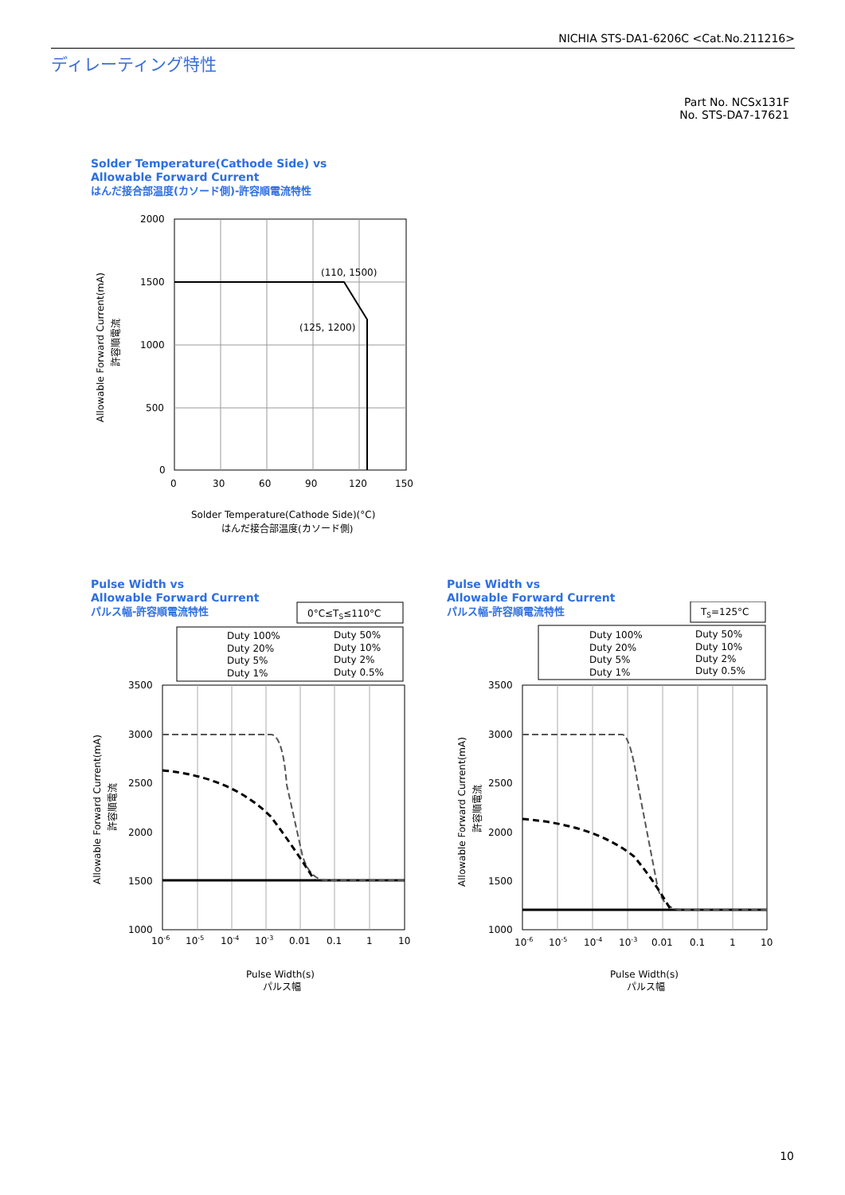NICHIA STS-DA1-6206C <Cat.No.211216>
ディレーティング特性
Part No. NCSx131F
No. STS-DA7-17621
Solder Temperature(Cathode Side) vs
Allowable Forward Current
はんだ接合部温度(カソード側)-許容順電流特性
(110, 1500)
(125, 1200)
2000
1500
1000
500
0
0
30
60
90
120
150
Solder Temperature(Cathode Side)(°C)
はんだ接合部温度(カソード側)
Allowable Forward Current(mA)
許容順電流
Pulse Width vs
Allowable Forward Current
パルス幅-許容順電流特性
Pulse Width vs
Allowable Forward Current
パルス幅-許容順電流特性
0°C≤TS≤110°C
Duty 100%
Duty 50%
Duty 20%
Duty 10%
Duty 5%
Duty 2%
Duty 1%
Duty 0.5%
3500
3000
2500
2000
1500
1000
10-6
10-5
10-4
10-3
0.01
0.1
1
10
Pulse Width(s)
パルス幅
Allowable Forward Current(mA)
許容順電流
TS=125°C
Duty 100%
Duty 50%
Duty 20%
Duty 10%
Duty 5%
Duty 2%
Duty 1%
Duty 0.5%
3500
3000
2500
2000
1500
1000
10-6
10-5
10-4
10-3
0.01
0.1
1
10
Pulse Width(s)
パルス幅
Allowable Forward Current(mA)
許容順電流
10